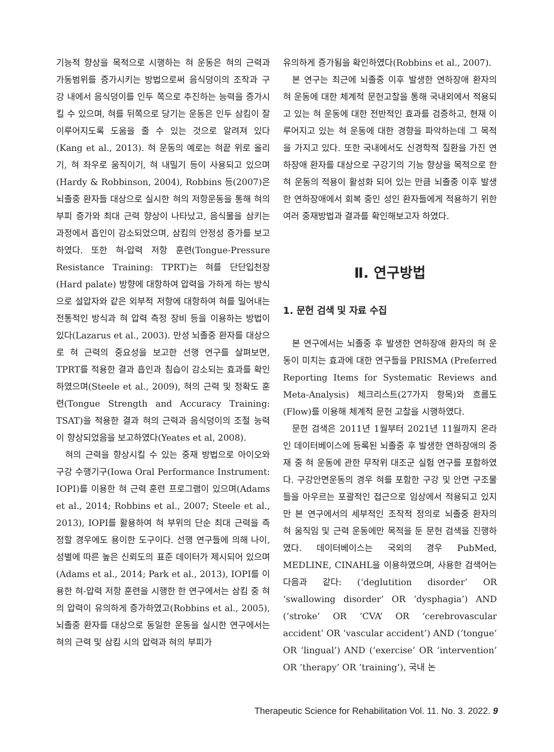기능적 향상을 목적으로 시행하는 혀 운동은 혀의 근력과 가동범위를 증가시키는 방법으로써 음식덩이의 조작과 구강 내에서 음식덩이를 인두 쪽으로 추진하는 능력을 증가시킬 수 있으며, 혀를 뒤쪽으로 당기는 운동은 인두 삼킴이 잘 이루어지도록 도움을 줄 수 있는 것으로 알려져 있다(Kang et al., 2013). 혀 운동의 예로는 혀끝 위로 올리기, 혀 좌우로 움직이기, 혀 내밀기 등이 사용되고 있으며(Hardy & Robbinson, 2004), Robbins 등(2007)은 뇌졸중 환자들 대상으로 실시한 혀의 저항운동을 통해 혀의 부피 증가와 최대 근력 향상이 나타났고, 음식물을 삼키는 과정에서 흡인이 감소되었으며, 삼킴의 안정성 증가를 보고하였다. 또한 혀-압력 저항 훈련(Tongue-Pressure Resistance Training: TPRT)는 혀를 단단입천장(Hard palate) 방향에 대항하여 압력을 가하게 하는 방식으로 설압자와 같은 외부적 저항에 대항하여 혀를 밀어내는 전통적인 방식과 혀 압력 측정 장비 등을 이용하는 방법이 있다(Lazarus et al., 2003). 만성 뇌졸중 환자를 대상으로 혀 근력의 중요성을 보고한 선행 연구를 살펴보면, TPRT를 적용한 결과 흡인과 침습이 감소되는 효과를 확인하였으며(Steele et al., 2009), 혀의 근력 및 정확도 훈련(Tongue Strength and Accuracy Training: TSAT)을 적용한 결과 혀의 근력과 음식덩이의 조절 능력이 향상되었음을 보고하였다(Yeates et al, 2008).
혀의 근력을 향상시킬 수 있는 중재 방법으로 아이오와 구강 수행기구(Iowa Oral Performance Instrument: IOPI)를 이용한 혀 근력 훈련 프로그램이 있으며(Adams et al., 2014; Robbins et al., 2007; Steele et al., 2013), IOPI를 활용하여 혀 부위의 단순 최대 근력을 측정할 경우에도 용이한 도구이다. 선행 연구들에 의해 나이, 성별에 따른 높은 신뢰도의 표준 데이터가 제시되어 있으며(Adams et al., 2014; Park et al., 2013), IOPI를 이용한 혀-압력 저항 훈련을 시행한 한 연구에서는 삼킴 중 혀의 압력이 유의하게 증가하였고(Robbins et al., 2005), 뇌졸중 환자를 대상으로 동일한 운동을 실시한 연구에서는 혀의 근력 및 삼킴 시의 압력과 혀의 부피가
유의하게 증가됨을 확인하였다(Robbins et al., 2007).
본 연구는 최근에 뇌졸중 이후 발생한 연하장애 환자의 혀 운동에 대한 체계적 문헌고찰을 통해 국내외에서 적용되고 있는 혀 운동에 대한 전반적인 효과를 검증하고, 현재 이루어지고 있는 혀 운동에 대한 경향을 파악하는데 그 목적을 가지고 있다. 또한 국내에서도 신경학적 질환을 가진 연하장애 환자를 대상으로 구강기의 기능 향상을 목적으로 한 혀 운동의 적용이 활성화 되어 있는 만큼 뇌졸중 이후 발생한 연하장애에서 회복 중인 성인 환자들에게 적용하기 위한 여러 중재방법과 결과를 확인해보고자 하였다.
Ⅱ. 연구방법
1. 문헌 검색 및 자료 수집
본 연구에서는 뇌졸중 후 발생한 연하장애 환자의 혀 운동이 미치는 효과에 대한 연구들을 PRISMA (Preferred Reporting Items for Systematic Reviews and Meta-Analysis) 체크리스트(27가지 항목)와 흐름도(Flow)를 이용해 체계적 문헌 고찰을 시행하였다.
문헌 검색은 2011년 1월부터 2021년 11월까지 온라인 데이터베이스에 등록된 뇌졸중 후 발생한 연하장애의 중재 중 혀 운동에 관한 무작위 대조군 실험 연구를 포함하였다. 구강안면운동의 경우 혀를 포함한 구강 및 안면 구조물들을 아우르는 포괄적인 접근으로 임상에서 적용되고 있지만 본 연구에서의 세부적인 조작적 정의로 뇌졸중 환자의 혀 움직임 및 근력 운동에만 목적을 둔 문헌 검색을 진행하였다. 데이터베이스는 국외의 경우 PubMed, MEDLINE, CINAHL을 이용하였으며, 사용한 검색어는 다음과 같다: (‘deglutition disorder’ OR ‘swallowing disorder’ OR ‘dysphagia’) AND (‘stroke’ OR ‘CVA’ OR ‘cerebrovascular accident’ OR ‘vascular accident’) AND (‘tongue’ OR ‘lingual’) AND (‘exercise’ OR ‘intervention’ OR ‘therapy’ OR ‘training’), 국내 논
Therapeutic Science for Rehabilitation Vol. 11. No. 3. 2022. 9